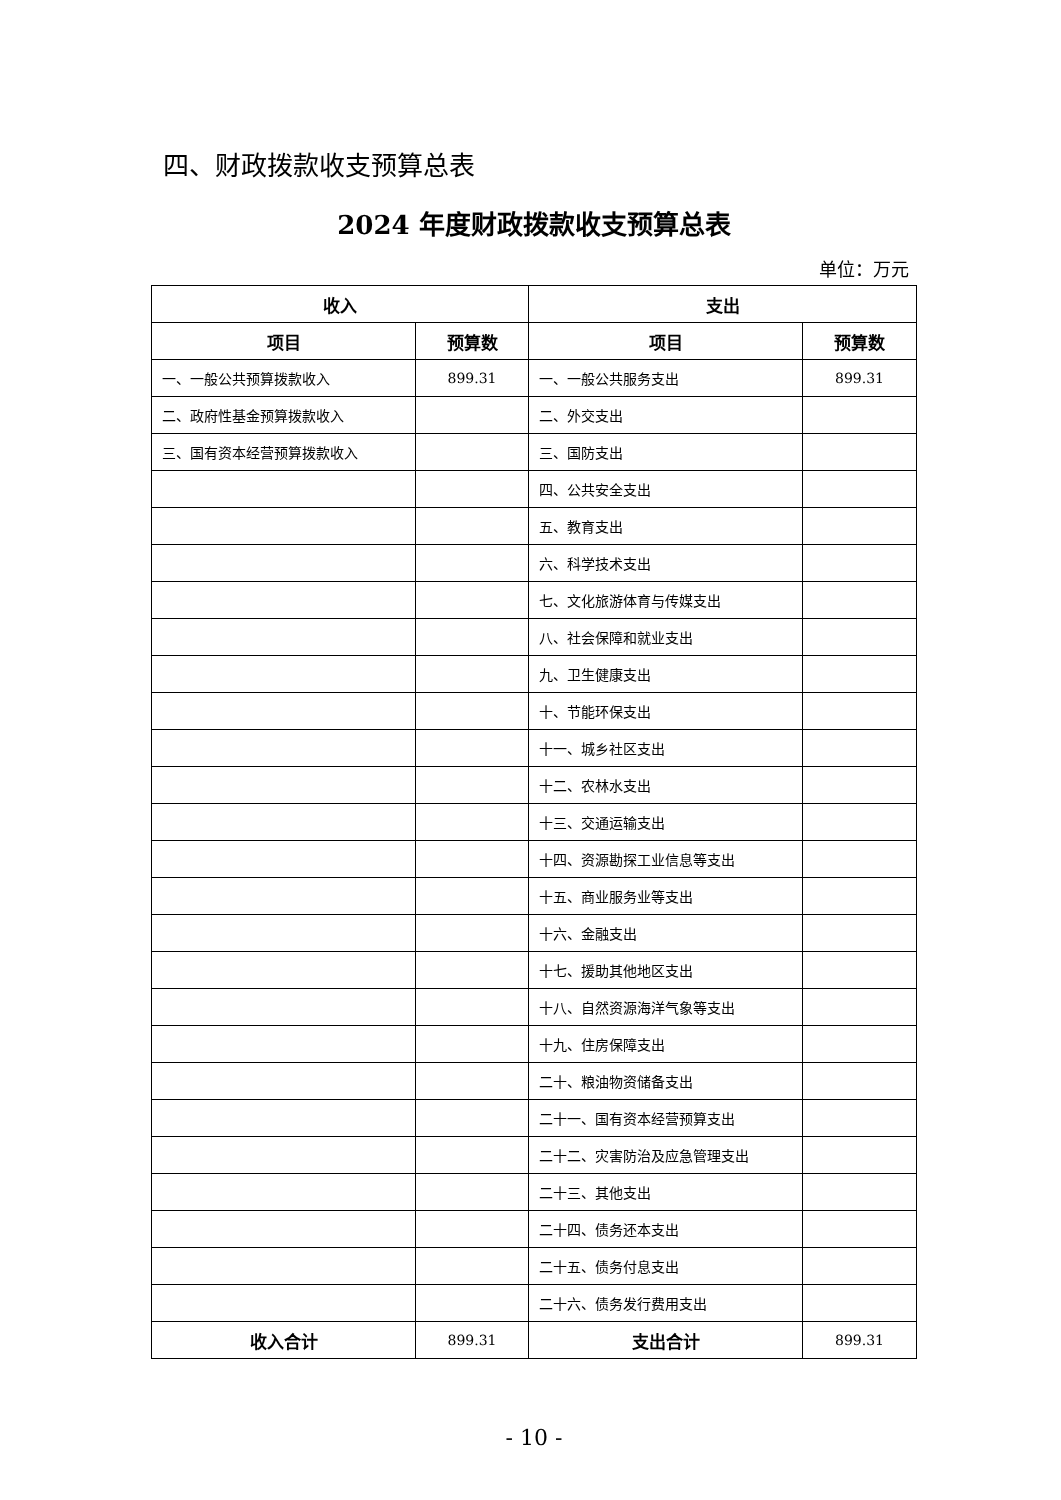四、财政拨款收支预算总表
2024 年度财政拨款收支预算总表
单位：万元
| 收入 | | 支出 | |
| --- | --- | --- | --- |
| 项目 | 预算数 | 项目 | 预算数 |
| 一、一般公共预算拨款收入 | 899.31 | 一、一般公共服务支出 | 899.31 |
| 二、政府性基金预算拨款收入 | | 二、外交支出 | |
| 三、国有资本经营预算拨款收入 | | 三、国防支出 | |
| | | 四、公共安全支出 | |
| | | 五、教育支出 | |
| | | 六、科学技术支出 | |
| | | 七、文化旅游体育与传媒支出 | |
| | | 八、社会保障和就业支出 | |
| | | 九、卫生健康支出 | |
| | | 十、节能环保支出 | |
| | | 十一、城乡社区支出 | |
| | | 十二、农林水支出 | |
| | | 十三、交通运输支出 | |
| | | 十四、资源勘探工业信息等支出 | |
| | | 十五、商业服务业等支出 | |
| | | 十六、金融支出 | |
| | | 十七、援助其他地区支出 | |
| | | 十八、自然资源海洋气象等支出 | |
| | | 十九、住房保障支出 | |
| | | 二十、粮油物资储备支出 | |
| | | 二十一、国有资本经营预算支出 | |
| | | 二十二、灾害防治及应急管理支出 | |
| | | 二十三、其他支出 | |
| | | 二十四、债务还本支出 | |
| | | 二十五、债务付息支出 | |
| | | 二十六、债务发行费用支出 | |
| 收入合计 | 899.31 | 支出合计 | 899.31 |
- 10 -